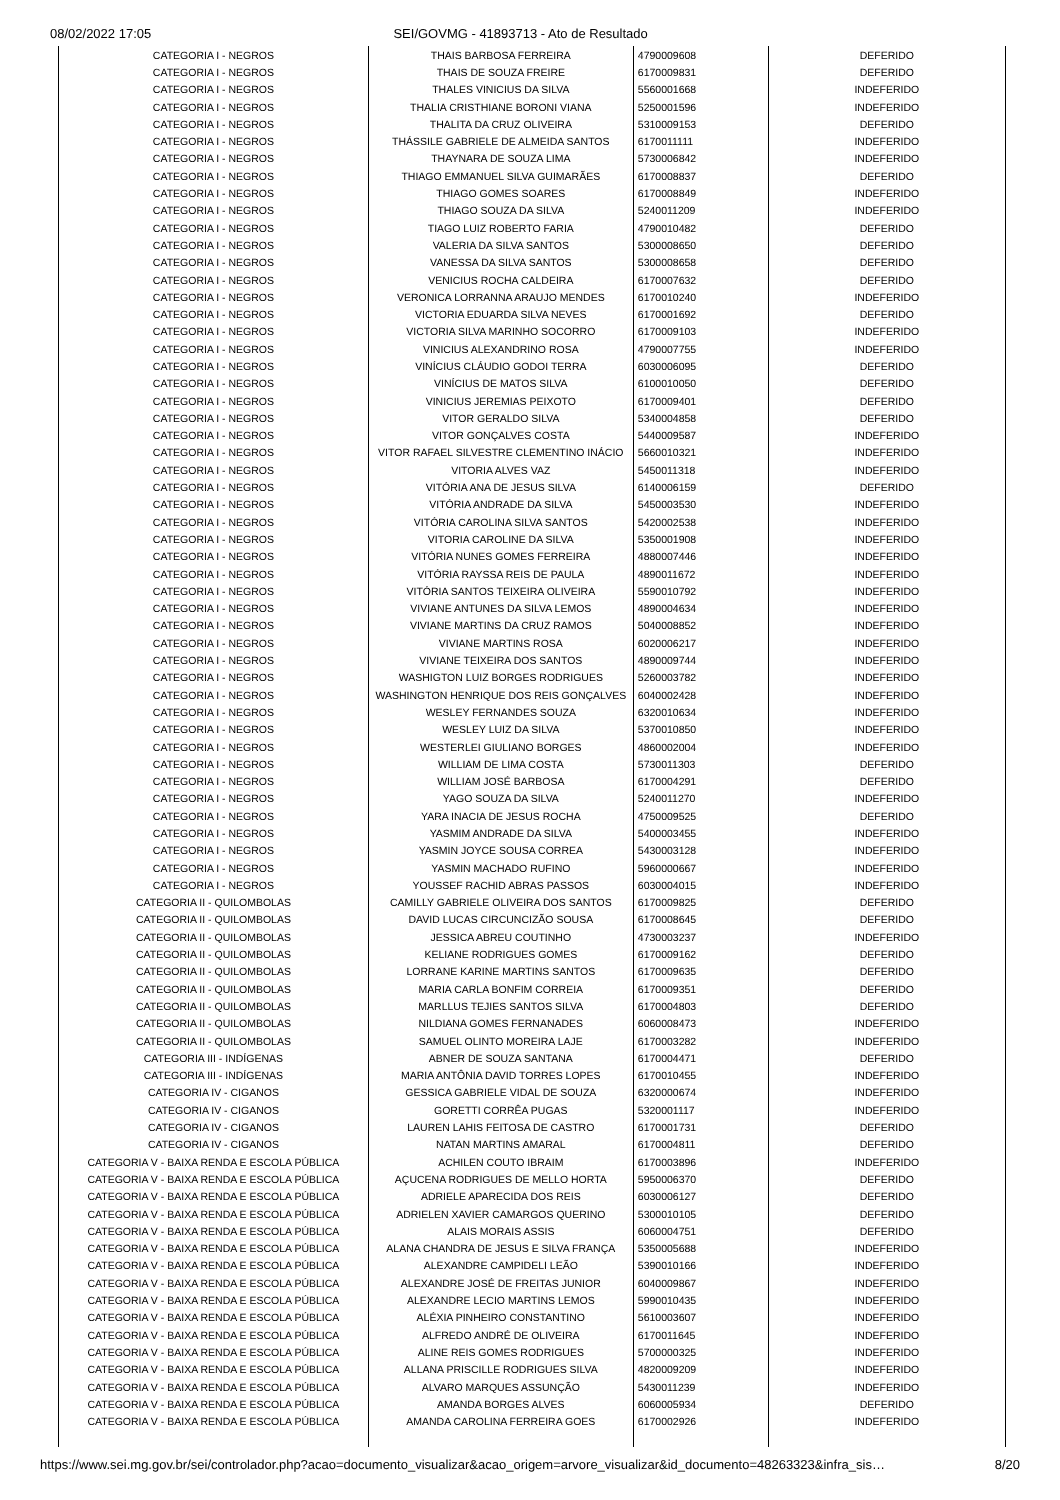08/02/2022 17:05 SEI/GOVMG - 41893713 - Ato de Resultado
| CATEGORIA I - NEGROS | THAIS BARBOSA FERREIRA | 4790009608 | DEFERIDO |
| CATEGORIA I - NEGROS | THAIS DE SOUZA FREIRE | 6170009831 | DEFERIDO |
| CATEGORIA I - NEGROS | THALES VINICIUS DA SILVA | 5560001668 | INDEFERIDO |
| CATEGORIA I - NEGROS | THALIA CRISTHIANE BORONI VIANA | 5250001596 | INDEFERIDO |
| CATEGORIA I - NEGROS | THALITA DA CRUZ OLIVEIRA | 5310009153 | DEFERIDO |
| CATEGORIA I - NEGROS | THÁSSILE GABRIELE DE ALMEIDA SANTOS | 6170011111 | INDEFERIDO |
| CATEGORIA I - NEGROS | THAYNARA DE SOUZA LIMA | 5730006842 | INDEFERIDO |
| CATEGORIA I - NEGROS | THIAGO EMMANUEL SILVA GUIMARÃES | 6170008837 | DEFERIDO |
| CATEGORIA I - NEGROS | THIAGO GOMES SOARES | 6170008849 | INDEFERIDO |
| CATEGORIA I - NEGROS | THIAGO SOUZA DA SILVA | 5240011209 | INDEFERIDO |
| CATEGORIA I - NEGROS | TIAGO LUIZ ROBERTO FARIA | 4790010482 | DEFERIDO |
| CATEGORIA I - NEGROS | VALERIA DA SILVA SANTOS | 5300008650 | DEFERIDO |
| CATEGORIA I - NEGROS | VANESSA DA SILVA SANTOS | 5300008658 | DEFERIDO |
| CATEGORIA I - NEGROS | VENICIUS ROCHA CALDEIRA | 6170007632 | DEFERIDO |
| CATEGORIA I - NEGROS | VERONICA LORRANNA ARAUJO MENDES | 6170010240 | INDEFERIDO |
| CATEGORIA I - NEGROS | VICTORIA EDUARDA SILVA NEVES | 6170001692 | DEFERIDO |
| CATEGORIA I - NEGROS | VICTORIA SILVA MARINHO SOCORRO | 6170009103 | INDEFERIDO |
| CATEGORIA I - NEGROS | VINICIUS ALEXANDRINO ROSA | 4790007755 | INDEFERIDO |
| CATEGORIA I - NEGROS | VINÍCIUS CLÁUDIO GODOI TERRA | 6030006095 | DEFERIDO |
| CATEGORIA I - NEGROS | VINÍCIUS DE MATOS SILVA | 6100010050 | DEFERIDO |
| CATEGORIA I - NEGROS | VINICIUS JEREMIAS PEIXOTO | 6170009401 | DEFERIDO |
| CATEGORIA I - NEGROS | VITOR GERALDO SILVA | 5340004858 | DEFERIDO |
| CATEGORIA I - NEGROS | VITOR GONÇALVES COSTA | 5440009587 | INDEFERIDO |
| CATEGORIA I - NEGROS | VITOR RAFAEL SILVESTRE CLEMENTINO INÁCIO | 5660010321 | INDEFERIDO |
| CATEGORIA I - NEGROS | VITORIA ALVES VAZ | 5450011318 | INDEFERIDO |
| CATEGORIA I - NEGROS | VITÓRIA ANA DE JESUS SILVA | 6140006159 | DEFERIDO |
| CATEGORIA I - NEGROS | VITÓRIA ANDRADE DA SILVA | 5450003530 | INDEFERIDO |
| CATEGORIA I - NEGROS | VITÓRIA CAROLINA SILVA SANTOS | 5420002538 | INDEFERIDO |
| CATEGORIA I - NEGROS | VITORIA CAROLINE DA SILVA | 5350001908 | INDEFERIDO |
| CATEGORIA I - NEGROS | VITÓRIA NUNES GOMES FERREIRA | 4880007446 | INDEFERIDO |
| CATEGORIA I - NEGROS | VITÓRIA RAYSSA REIS DE PAULA | 4890011672 | INDEFERIDO |
| CATEGORIA I - NEGROS | VITÓRIA SANTOS TEIXEIRA OLIVEIRA | 5590010792 | INDEFERIDO |
| CATEGORIA I - NEGROS | VIVIANE ANTUNES DA SILVA LEMOS | 4890004634 | INDEFERIDO |
| CATEGORIA I - NEGROS | VIVIANE MARTINS DA CRUZ RAMOS | 5040008852 | INDEFERIDO |
| CATEGORIA I - NEGROS | VIVIANE MARTINS ROSA | 6020006217 | INDEFERIDO |
| CATEGORIA I - NEGROS | VIVIANE TEIXEIRA DOS SANTOS | 4890009744 | INDEFERIDO |
| CATEGORIA I - NEGROS | WASHIGTON LUIZ BORGES RODRIGUES | 5260003782 | INDEFERIDO |
| CATEGORIA I - NEGROS | WASHINGTON HENRIQUE DOS REIS GONÇALVES | 6040002428 | INDEFERIDO |
| CATEGORIA I - NEGROS | WESLEY FERNANDES SOUZA | 6320010634 | INDEFERIDO |
| CATEGORIA I - NEGROS | WESLEY LUIZ DA SILVA | 5370010850 | INDEFERIDO |
| CATEGORIA I - NEGROS | WESTERLEI GIULIANO BORGES | 4860002004 | INDEFERIDO |
| CATEGORIA I - NEGROS | WILLIAM DE LIMA COSTA | 5730011303 | DEFERIDO |
| CATEGORIA I - NEGROS | WILLIAM JOSÉ BARBOSA | 6170004291 | DEFERIDO |
| CATEGORIA I - NEGROS | YAGO SOUZA DA SILVA | 5240011270 | INDEFERIDO |
| CATEGORIA I - NEGROS | YARA INACIA DE JESUS ROCHA | 4750009525 | DEFERIDO |
| CATEGORIA I - NEGROS | YASMIM ANDRADE DA SILVA | 5400003455 | INDEFERIDO |
| CATEGORIA I - NEGROS | YASMIN JOYCE SOUSA CORREA | 5430003128 | INDEFERIDO |
| CATEGORIA I - NEGROS | YASMIN MACHADO RUFINO | 5960000667 | INDEFERIDO |
| CATEGORIA I - NEGROS | YOUSSEF RACHID ABRAS PASSOS | 6030004015 | INDEFERIDO |
| CATEGORIA II - QUILOMBOLAS | CAMILLY GABRIELE OLIVEIRA DOS SANTOS | 6170009825 | DEFERIDO |
| CATEGORIA II - QUILOMBOLAS | DAVID LUCAS CIRCUNCIZÃO SOUSA | 6170008645 | DEFERIDO |
| CATEGORIA II - QUILOMBOLAS | JESSICA ABREU COUTINHO | 4730003237 | INDEFERIDO |
| CATEGORIA II - QUILOMBOLAS | KELIANE RODRIGUES GOMES | 6170009162 | DEFERIDO |
| CATEGORIA II - QUILOMBOLAS | LORRANE KARINE MARTINS SANTOS | 6170009635 | DEFERIDO |
| CATEGORIA II - QUILOMBOLAS | MARIA CARLA BONFIM CORREIA | 6170009351 | DEFERIDO |
| CATEGORIA II - QUILOMBOLAS | MARLLUS TEJIES SANTOS SILVA | 6170004803 | DEFERIDO |
| CATEGORIA II - QUILOMBOLAS | NILDIANA GOMES FERNANADES | 6060008473 | INDEFERIDO |
| CATEGORIA II - QUILOMBOLAS | SAMUEL OLINTO MOREIRA LAJE | 6170003282 | INDEFERIDO |
| CATEGORIA III - INDÍGENAS | ABNER DE SOUZA SANTANA | 6170004471 | DEFERIDO |
| CATEGORIA III - INDÍGENAS | MARIA ANTÔNIA DAVID TORRES LOPES | 6170010455 | INDEFERIDO |
| CATEGORIA IV - CIGANOS | GESSICA GABRIELE VIDAL DE SOUZA | 6320000674 | INDEFERIDO |
| CATEGORIA IV - CIGANOS | GORETTI CORRÊA PUGAS | 5320001117 | INDEFERIDO |
| CATEGORIA IV - CIGANOS | LAUREN LAHIS FEITOSA DE CASTRO | 6170001731 | DEFERIDO |
| CATEGORIA IV - CIGANOS | NATAN MARTINS AMARAL | 6170004811 | DEFERIDO |
| CATEGORIA V - BAIXA RENDA E ESCOLA PÚBLICA | ACHILEN COUTO IBRAIM | 6170003896 | INDEFERIDO |
| CATEGORIA V - BAIXA RENDA E ESCOLA PÚBLICA | AÇUCENA RODRIGUES DE MELLO HORTA | 5950006370 | DEFERIDO |
| CATEGORIA V - BAIXA RENDA E ESCOLA PÚBLICA | ADRIELE APARECIDA DOS REIS | 6030006127 | DEFERIDO |
| CATEGORIA V - BAIXA RENDA E ESCOLA PÚBLICA | ADRIELEN XAVIER CAMARGOS QUERINO | 5300010105 | DEFERIDO |
| CATEGORIA V - BAIXA RENDA E ESCOLA PÚBLICA | ALAIS MORAIS ASSIS | 6060004751 | DEFERIDO |
| CATEGORIA V - BAIXA RENDA E ESCOLA PÚBLICA | ALANA CHANDRA DE JESUS E SILVA FRANÇA | 5350005688 | INDEFERIDO |
| CATEGORIA V - BAIXA RENDA E ESCOLA PÚBLICA | ALEXANDRE CAMPIDELI LEÃO | 5390010166 | INDEFERIDO |
| CATEGORIA V - BAIXA RENDA E ESCOLA PÚBLICA | ALEXANDRE JOSÉ DE FREITAS JUNIOR | 6040009867 | INDEFERIDO |
| CATEGORIA V - BAIXA RENDA E ESCOLA PÚBLICA | ALEXANDRE LECIO MARTINS LEMOS | 5990010435 | INDEFERIDO |
| CATEGORIA V - BAIXA RENDA E ESCOLA PÚBLICA | ALÉXIA PINHEIRO CONSTANTINO | 5610003607 | INDEFERIDO |
| CATEGORIA V - BAIXA RENDA E ESCOLA PÚBLICA | ALFREDO ANDRÉ DE OLIVEIRA | 6170011645 | INDEFERIDO |
| CATEGORIA V - BAIXA RENDA E ESCOLA PÚBLICA | ALINE REIS GOMES RODRIGUES | 5700000325 | INDEFERIDO |
| CATEGORIA V - BAIXA RENDA E ESCOLA PÚBLICA | ALLANA PRISCILLE RODRIGUES SILVA | 4820009209 | INDEFERIDO |
| CATEGORIA V - BAIXA RENDA E ESCOLA PÚBLICA | ALVARO MARQUES ASSUNÇÃO | 5430011239 | INDEFERIDO |
| CATEGORIA V - BAIXA RENDA E ESCOLA PÚBLICA | AMANDA BORGES ALVES | 6060005934 | DEFERIDO |
| CATEGORIA V - BAIXA RENDA E ESCOLA PÚBLICA | AMANDA CAROLINA FERREIRA GOES | 6170002926 | INDEFERIDO |
https://www.sei.mg.gov.br/sei/controlador.php?acao=documento_visualizar&acao_origem=arvore_visualizar&id_documento=48263323&infra_sis… 8/20